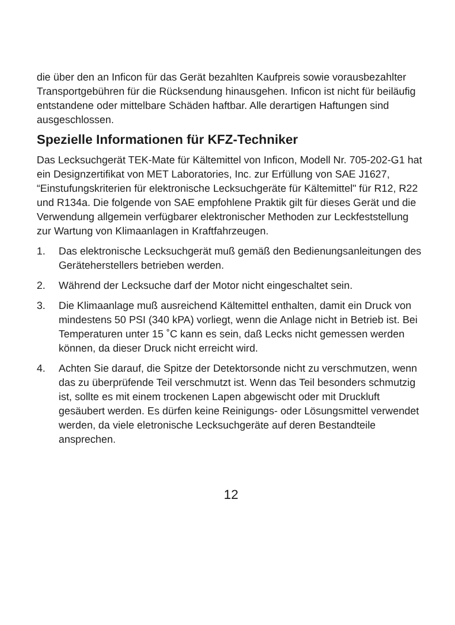die über den an Inficon für das Gerät bezahlten Kaufpreis sowie vorausbezahlter Transportgebühren für die Rücksendung hinausgehen. Inficon ist nicht für beiläufig entstandene oder mittelbare Schäden haftbar. Alle derartigen Haftungen sind ausgeschlossen.
Spezielle Informationen für KFZ-Techniker
Das Lecksuchgerät TEK-Mate für Kältemittel von Inficon, Modell Nr. 705-202-G1 hat ein Designzertifikat von MET Laboratories, Inc. zur Erfüllung von SAE J1627, “Einstufungskriterien für elektronische Lecksuchgeräte für Kältemittel" für R12, R22 und R134a. Die folgende von SAE empfohlene Praktik gilt für dieses Gerät und die Verwendung allgemein verfügbarer elektronischer Methoden zur Leckfeststellung zur Wartung von Klimaanlagen in Kraftfahrzeugen.
1. Das elektronische Lecksuchgerät muß gemäß den Bedienungsanleitungen des Geräteherstellers betrieben werden.
2. Während der Lecksuche darf der Motor nicht eingeschaltet sein.
3. Die Klimaanlage muß ausreichend Kältemittel enthalten, damit ein Druck von mindestens 50 PSI (340 kPA) vorliegt, wenn die Anlage nicht in Betrieb ist. Bei Temperaturen unter 15 ˚C kann es sein, daß Lecks nicht gemessen werden können, da dieser Druck nicht erreicht wird.
4. Achten Sie darauf, die Spitze der Detektorsonde nicht zu verschmutzen, wenn das zu überprüfende Teil verschmutzt ist. Wenn das Teil besonders schmutzig ist, sollte es mit einem trockenen Lapen abgewischt oder mit Druckluft gesäubert werden. Es dürfen keine Reinigungs- oder Lösungsmittel verwendet werden, da viele eletronische Lecksuchgeräte auf deren Bestandteile ansprechen.
12